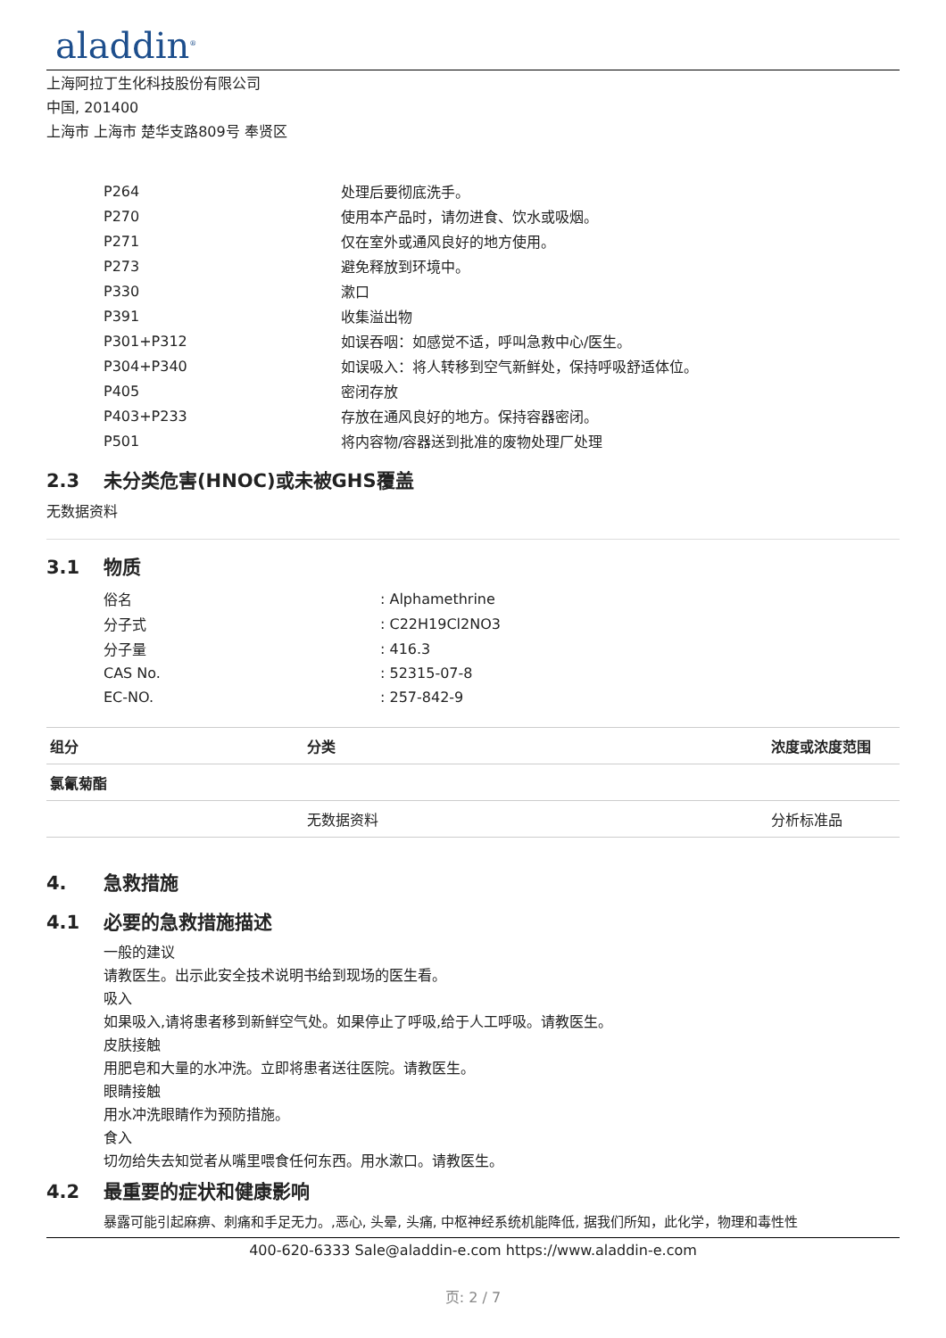aladdin<sup>®</sup>
上海阿拉丁生化科技股份有限公司
中国, 201400
上海市 上海市 楚华支路809号 奉贤区
| P264 | 处理后要彻底洗手。 |
| P270 | 使用本产品时，请勿进食、饮水或吸烟。 |
| P271 | 仅在室外或通风良好的地方使用。 |
| P273 | 避免释放到环境中。 |
| P330 | 漱口 |
| P391 | 收集溢出物 |
| P301+P312 | 如误吞咽：如感觉不适，呼叫急救中心/医生。 |
| P304+P340 | 如误吸入：将人转移到空气新鲜处，保持呼吸舒适体位。 |
| P405 | 密闭存放 |
| P403+P233 | 存放在通风良好的地方。保持容器密闭。 |
| P501 | 将内容物/容器送到批准的废物处理厂处理 |
2.3 未分类危害(HNOC)或未被GHS覆盖
无数据资料
3.1 物质
| 俗名 | : Alphamethrine |
| 分子式 | : C22H19Cl2NO3 |
| 分子量 | : 416.3 |
| CAS No. | : 52315-07-8 |
| EC-NO. | : 257-842-9 |
| 组分 | 分类 | 浓度或浓度范围 |
| --- | --- | --- |
| 氯氰菊酯 | | |
| | 无数据资料 | 分析标准品 |
4. 急救措施
4.1 必要的急救措施描述
一般的建议
请教医生。出示此安全技术说明书给到现场的医生看。
吸入
如果吸入,请将患者移到新鲜空气处。如果停止了呼吸,给于人工呼吸。请教医生。
皮肤接触
用肥皂和大量的水冲洗。立即将患者送往医院。请教医生。
眼睛接触
用水冲洗眼睛作为预防措施。
食入
切勿给失去知觉者从嘴里喂食任何东西。用水漱口。请教医生。
4.2 最重要的症状和健康影响
暴露可能引起麻痹、刺痛和手足无力。,恶心, 头晕, 头痛, 中枢神经系统机能降低, 据我们所知，此化学，物理和毒性性
400-620-6333 Sale@aladdin-e.com https://www.aladdin-e.com
页: 2 / 7